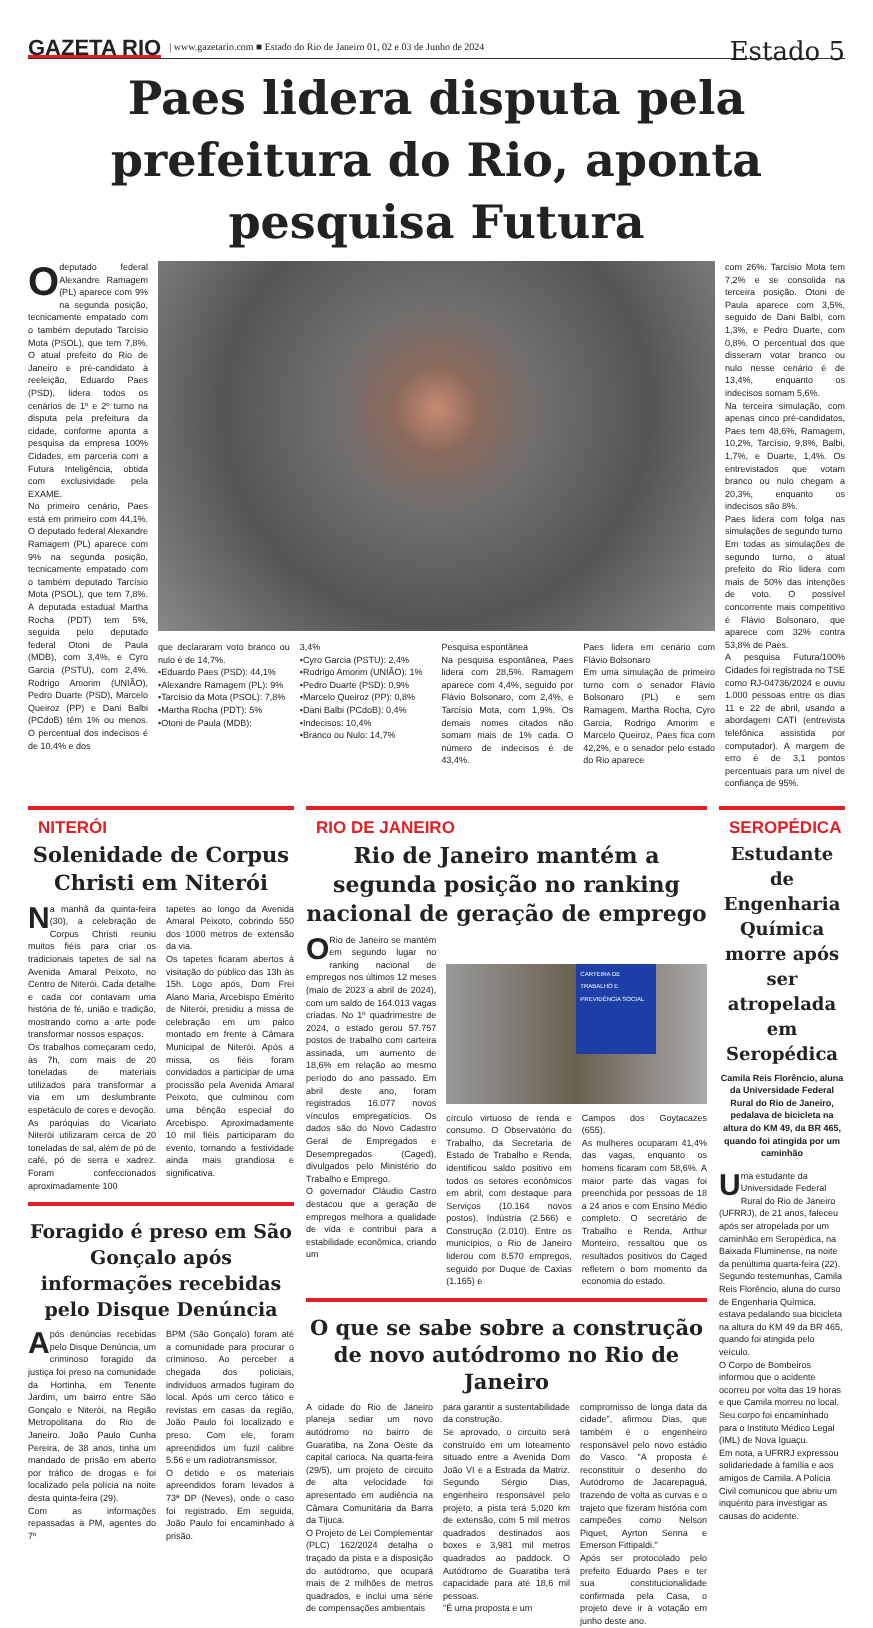GAZETA RIO | www.gazetario.com ■ Estado do Rio de Janeiro 01, 02 e 03 de Junho de 2024 Estado 5
Paes lidera disputa pela prefeitura do Rio, aponta pesquisa Futura
O deputado federal Alexandre Ramagem (PL) aparece com 9% na segunda posição, tecnicamente empatado com o também deputado Tarcísio Mota (PSOL), que tem 7,8%. O atual prefeito do Rio de Janeiro e pré-candidato à reeleição, Eduardo Paes (PSD), lidera todos os cenários de 1º e 2º turno na disputa pela prefeitura da cidade, conforme aponta a pesquisa da empresa 100% Cidades, em parceria com a Futura Inteligência, obtida com exclusividade pela EXAME.
No primeiro cenário, Paes está em primeiro com 44,1%. O deputado federal Alexandre Ramagem (PL) aparece com 9% na segunda posição, tecnicamente empatado com o também deputado Tarcísio Mota (PSOL), que tem 7,8%. A deputada estadual Martha Rocha (PDT) tem 5%, seguida pelo deputado federal Otoni de Paula (MDB), com 3,4%, e Cyro Garcia (PSTU), com 2,4%. Rodrigo Amorim (UNIÃO), Pedro Duarte (PSD), Marcelo Queiroz (PP) e Dani Balbi (PCdoB) têm 1% ou menos. O percentual dos indecisos é de 10,4% e dos
que declararam voto branco ou nulo é de 14,7%.
•Eduardo Paes (PSD): 44,1%
•Alexandre Ramagem (PL): 9%
•Tarcísio da Mota (PSOL): 7,8%
•Martha Rocha (PDT): 5%
•Otoni de Paula (MDB):
3,4%
•Cyro Garcia (PSTU): 2,4%
•Rodrigo Amorim (UNIÃO): 1%
•Pedro Duarte (PSD): 0,9%
•Marcelo Queiroz (PP): 0,8%
•Dani Balbi (PCdoB): 0,4%
•Indecisos: 10,4%
•Branco ou Nulo: 14,7%
Pesquisa espontânea
Na pesquisa espontânea, Paes lidera com 28,5%. Ramagem aparece com 4,4%, seguido por Flávio Bolsonaro, com 2,4%, e Tarcísio Mota, com 1,9%. Os demais nomes citados não somam mais de 1% cada. O número de indecisos é de 43,4%.
Paes lidera em cenário com Flávio Bolsonaro
Em uma simulação de primeiro turno com o senador Flávio Bolsonaro (PL) e sem Ramagem, Martha Rocha, Cyro Garcia, Rodrigo Amorim e Marcelo Queiroz, Paes fica com 42,2%, e o senador pelo estado do Rio aparece
com 26%. Tarcísio Mota tem 7,2% e se consolida na terceira posição. Otoni de Paula aparece com 3,5%, seguido de Dani Balbi, com 1,3%, e Pedro Duarte, com 0,8%. O percentual dos que disseram votar branco ou nulo nesse cenário é de 13,4%, enquanto os indecisos somam 5,6%.
Na terceira simulação, com apenas cinco pré-candidatos, Paes tem 48,6%, Ramagem, 10,2%, Tarcísio, 9,8%, Balbi, 1,7%, e Duarte, 1,4%. Os entrevistados que votam branco ou nulo chegam a 20,3%, enquanto os indecisos são 8%.
Paes lidera com folga nas simulações de segundo turno
Em todas as simulações de segundo turno, o atual prefeito do Rio lidera com mais de 50% das intenções de voto. O possível concorrente mais competitivo é Flávio Bolsonaro, que aparece com 32% contra 53,8% de Paes.
A pesquisa Futura/100% Cidades foi registrada no TSE como RJ-04736/2024 e ouviu 1.000 pessoas entre os dias 11 e 22 de abril, usando a abordagem CATI (entrevista telefônica assistida por computador). A margem de erro é de 3,1 pontos percentuais para um nível de confiança de 95%.
NITERÓI
Solenidade de Corpus Christi em Niterói
Na manhã da quinta-feira (30), a celebração de Corpus Christi reuniu muitos fiéis para criar os tradicionais tapetes de sal na Avenida Amaral Peixoto, no Centro de Niterói. Cada detalhe e cada cor contavam uma história de fé, união e tradição, mostrando como a arte pode transformar nossos espaços.
Os trabalhos começaram cedo, às 7h, com mais de 20 toneladas de materiais utilizados para transformar a via em um deslumbrante espetáculo de cores e devoção. As paróquias do Vicariato Niterói utilizaram cerca de 20 toneladas de sal, além de pó de café, pó de serra e xadrez. Foram confeccionados aproximadamente 100
tapetes ao longo da Avenida Amaral Peixoto, cobrindo 550 dos 1000 metros de extensão da via.
Os tapetes ficaram abertos à visitação do público das 13h às 15h. Logo após, Dom Frei Alano Maria, Arcebispo Emérito de Niterói, presidiu a missa de celebração em um palco montado em frente à Câmara Municipal de Niterói. Após a missa, os fiéis foram convidados a participar de uma procissão pela Avenida Amaral Peixoto, que culminou com uma bênção especial do Arcebispo. Aproximadamente 10 mil fiéis participaram do evento, tornando a festividade ainda mais grandiosa e significativa.
Foragido é preso em São Gonçalo após informações recebidas pelo Disque Denúncia
Após denúncias recebidas pelo Disque Denúncia, um criminoso foragido da justiça foi preso na comunidade da Hortinha, em Tenente Jardim, um bairro entre São Gonçalo e Niterói, na Região Metropolitana do Rio de Janeiro. João Paulo Cunha Pereira, de 38 anos, tinha um mandado de prisão em aberto por tráfico de drogas e foi localizado pela polícia na noite desta quinta-feira (29).
Com as informações repassadas à PM, agentes do 7º
BPM (São Gonçalo) foram até a comunidade para procurar o criminoso. Ao perceber a chegada dos policiais, indivíduos armados fugiram do local. Após um cerco tático e revistas em casas da região, João Paulo foi localizado e preso. Com ele, foram apreendidos um fuzil calibre 5.56 e um radiotransmissor.
O detido e os materiais apreendidos foram levados à 73ª DP (Neves), onde o caso foi registrado. Em seguida, João Paulo foi encaminhado à prisão.
RIO DE JANEIRO
Rio de Janeiro mantém a segunda posição no ranking nacional de geração de emprego
O Rio de Janeiro se mantém em segundo lugar no ranking nacional de empregos nos últimos 12 meses (maio de 2023 a abril de 2024), com um saldo de 164.013 vagas criadas. No 1º quadrimestre de 2024, o estado gerou 57.757 postos de trabalho com carteira assinada, um aumento de 18,6% em relação ao mesmo período do ano passado. Em abril deste ano, foram registrados 16.077 novos vínculos empregatícios. Os dados são do Novo Cadastro Geral de Empregados e Desempregados (Caged), divulgados pelo Ministério do Trabalho e Emprego.
O governador Cláudio Castro destacou que a geração de empregos melhora a qualidade de vida e contribui para a estabilidade econômica, criando um
CARTEIRA DE TRABALHO E PREVIDÊNCIA SOCIAL
círculo virtuoso de renda e consumo. O Observatório do Trabalho, da Secretaria de Estado de Trabalho e Renda, identificou saldo positivo em todos os setores econômicos em abril, com destaque para Serviços (10.164 novos postos), Indústria (2.566) e Construção (2.010). Entre os municípios, o Rio de Janeiro liderou com 8.570 empregos, seguido por Duque de Caxias (1.165) e
Campos dos Goytacazes (655).
As mulheres ocuparam 41,4% das vagas, enquanto os homens ficaram com 58,6%. A maior parte das vagas foi preenchida por pessoas de 18 a 24 anos e com Ensino Médio completo. O secretário de Trabalho e Renda, Arthur Monteiro, ressaltou que os resultados positivos do Caged refletem o bom momento da economia do estado.
O que se sabe sobre a construção de novo autódromo no Rio de Janeiro
A cidade do Rio de Janeiro planeja sediar um novo autódromo no bairro de Guaratiba, na Zona Oeste da capital carioca. Na quarta-feira (29/5), um projeto de circuito de alta velocidade foi apresentado em audiência na Câmara Comunitária da Barra da Tijuca.
O Projeto de Lei Complementar (PLC) 162/2024 detalha o traçado da pista e a disposição do autódromo, que ocupará mais de 2 milhões de metros quadrados, e inclui uma série de compensações ambientais
para garantir a sustentabilidade da construção.
Se aprovado, o circuito será construído em um loteamento situado entre a Avenida Dom João VI e a Estrada da Matriz. Segundo Sérgio Dias, engenheiro responsável pelo projeto, a pista terá 5,020 km de extensão, com 5 mil metros quadrados destinados aos boxes e 3,981 mil metros quadrados ao paddock. O Autódromo de Guaratiba terá capacidade para até 18,6 mil pessoas.
"É uma proposta e um
compromisso de longa data da cidade", afirmou Dias, que também é o engenheiro responsável pelo novo estádio do Vasco. "A proposta é reconstituir o desenho do Autódromo de Jacarepaguá, trazendo de volta as curvas e o trajeto que fizeram história com campeões como Nelson Piquet, Ayrton Senna e Emerson Fittipaldi."
Após ser protocolado pelo prefeito Eduardo Paes e ter sua constitucionalidade confirmada pela Casa, o projeto deve ir à votação em junho deste ano.
SEROPÉDICA
Estudante de Engenharia Química morre após ser atropelada em Seropédica
Camila Reis Florêncio, aluna da Universidade Federal Rural do Rio de Janeiro, pedalava de bicicleta na altura do KM 49, da BR 465, quando foi atingida por um caminhão
Uma estudante da Universidade Federal Rural do Rio de Janeiro (UFRRJ), de 21 anos, faleceu após ser atropelada por um caminhão em Seropédica, na Baixada Fluminense, na noite da penúltima quarta-feira (22).
Segundo testemunhas, Camila Reis Florêncio, aluna do curso de Engenharia Química, estava pedalando sua bicicleta na altura do KM 49 da BR 465, quando foi atingida pelo veículo.
O Corpo de Bombeiros informou que o acidente ocorreu por volta das 19 horas e que Camila morreu no local. Seu corpo foi encaminhado para o Instituto Médico Legal (IML) de Nova Iguaçu.
Em nota, a UFRRJ expressou solidariedade à família e aos amigos de Camila. A Polícia Civil comunicou que abriu um inquérito para investigar as causas do acidente.